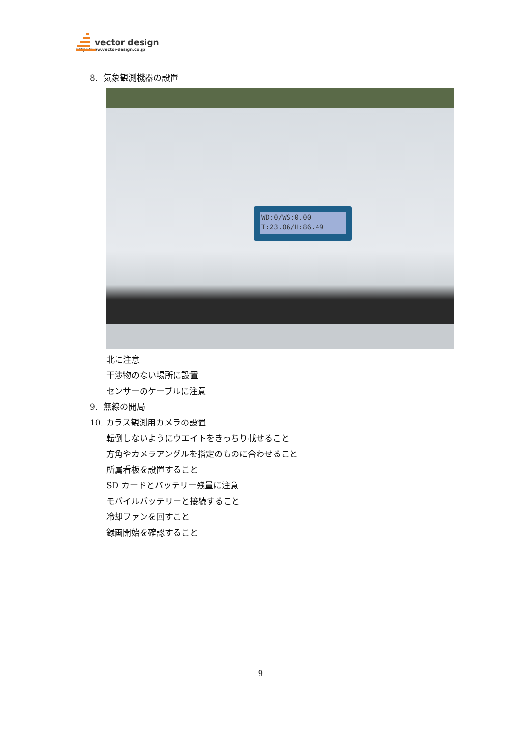vector design
http://www.vector-design.co.jp
8. 気象観測機器の設置
WD:0/WS:0.00
T:23.06/H:86.49
北に注意
干渉物のない場所に設置
センサーのケーブルに注意
9. 無線の開局
10. カラス観測用カメラの設置
転倒しないようにウエイトをきっちり載せること
方角やカメラアングルを指定のものに合わせること
所属看板を設置すること
SD カードとバッテリー残量に注意
モバイルバッテリーと接続すること
冷却ファンを回すこと
録画開始を確認すること
9